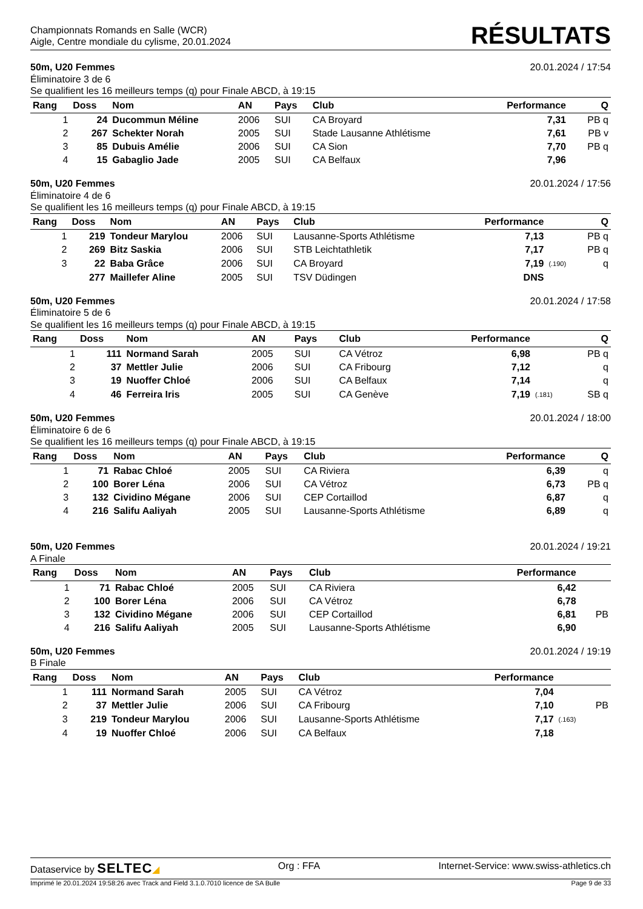Championnats Romands en Salle (WCR)
Aigle, Centre mondiale du cylisme, 20.01.2024
RÉSULTATS
50m, U20 Femmes 20.01.2024 / 17:54
Éliminatoire 3 de 6
Se qualifient les 16 meilleurs temps (q) pour Finale ABCD, à 19:15
| Rang | Doss | Nom | AN | Pays | Club | Performance | | Q |
| --- | --- | --- | --- | --- | --- | --- | --- | --- |
| 1 | 24 | Ducommun Méline | 2006 | SUI | CA Broyard | 7,31 | | PB q |
| 2 | 267 | Schekter Norah | 2005 | SUI | Stade Lausanne Athlétisme | 7,61 | | PB v |
| 3 | 85 | Dubuis Amélie | 2006 | SUI | CA Sion | 7,70 | | PB q |
| 4 | 15 | Gabaglio Jade | 2005 | SUI | CA Belfaux | 7,96 | | |
50m, U20 Femmes 20.01.2024 / 17:56
Éliminatoire 4 de 6
Se qualifient les 16 meilleurs temps (q) pour Finale ABCD, à 19:15
| Rang | Doss | Nom | AN | Pays | Club | Performance | | Q |
| --- | --- | --- | --- | --- | --- | --- | --- | --- |
| 1 | 219 | Tondeur Marylou | 2006 | SUI | Lausanne-Sports Athlétisme | 7,13 | | PB q |
| 2 | 269 | Bitz Saskia | 2006 | SUI | STB Leichtathletik | 7,17 | | PB q |
| 3 | 22 | Baba Grâce | 2006 | SUI | CA Broyard | 7,19 | (.190) | q |
| | 277 | Maillefer Aline | 2005 | SUI | TSV Düdingen | DNS | | |
50m, U20 Femmes 20.01.2024 / 17:58
Éliminatoire 5 de 6
Se qualifient les 16 meilleurs temps (q) pour Finale ABCD, à 19:15
| Rang | Doss | Nom | AN | Pays | Club | Performance | | Q |
| --- | --- | --- | --- | --- | --- | --- | --- | --- |
| 1 | 111 | Normand Sarah | 2005 | SUI | CA Vétroz | 6,98 | | PB q |
| 2 | 37 | Mettler Julie | 2006 | SUI | CA Fribourg | 7,12 | | q |
| 3 | 19 | Nuoffer Chloé | 2006 | SUI | CA Belfaux | 7,14 | | q |
| 4 | 46 | Ferreira Iris | 2005 | SUI | CA Genève | 7,19 | (.181) | SB q |
50m, U20 Femmes 20.01.2024 / 18:00
Éliminatoire 6 de 6
Se qualifient les 16 meilleurs temps (q) pour Finale ABCD, à 19:15
| Rang | Doss | Nom | AN | Pays | Club | Performance | | Q |
| --- | --- | --- | --- | --- | --- | --- | --- | --- |
| 1 | 71 | Rabac Chloé | 2005 | SUI | CA Riviera | 6,39 | | q |
| 2 | 100 | Borer Léna | 2006 | SUI | CA Vétroz | 6,73 | | PB q |
| 3 | 132 | Cividino Mégane | 2006 | SUI | CEP Cortaillod | 6,87 | | q |
| 4 | 216 | Salifu Aaliyah | 2005 | SUI | Lausanne-Sports Athlétisme | 6,89 | | q |
50m, U20 Femmes 20.01.2024 / 19:21
A Finale
| Rang | Doss | Nom | AN | Pays | Club | Performance | | |
| --- | --- | --- | --- | --- | --- | --- | --- | --- |
| 1 | 71 | Rabac Chloé | 2005 | SUI | CA Riviera | 6,42 | | |
| 2 | 100 | Borer Léna | 2006 | SUI | CA Vétroz | 6,78 | | |
| 3 | 132 | Cividino Mégane | 2006 | SUI | CEP Cortaillod | 6,81 | | PB |
| 4 | 216 | Salifu Aaliyah | 2005 | SUI | Lausanne-Sports Athlétisme | 6,90 | | |
50m, U20 Femmes 20.01.2024 / 19:19
B Finale
| Rang | Doss | Nom | AN | Pays | Club | Performance | | |
| --- | --- | --- | --- | --- | --- | --- | --- | --- |
| 1 | 111 | Normand Sarah | 2005 | SUI | CA Vétroz | 7,04 | | |
| 2 | 37 | Mettler Julie | 2006 | SUI | CA Fribourg | 7,10 | | PB |
| 3 | 219 | Tondeur Marylou | 2006 | SUI | Lausanne-Sports Athlétisme | 7,17 | (.163) | |
| 4 | 19 | Nuoffer Chloé | 2006 | SUI | CA Belfaux | 7,18 | | |
Dataservice by SELTEC◢ Org : FFA Internet-Service: www.swiss-athletics.ch
Imprimé le 20.01.2024 19:58:26 avec Track and Field 3.1.0.7010 licence de SA Bulle Page 9 de 33